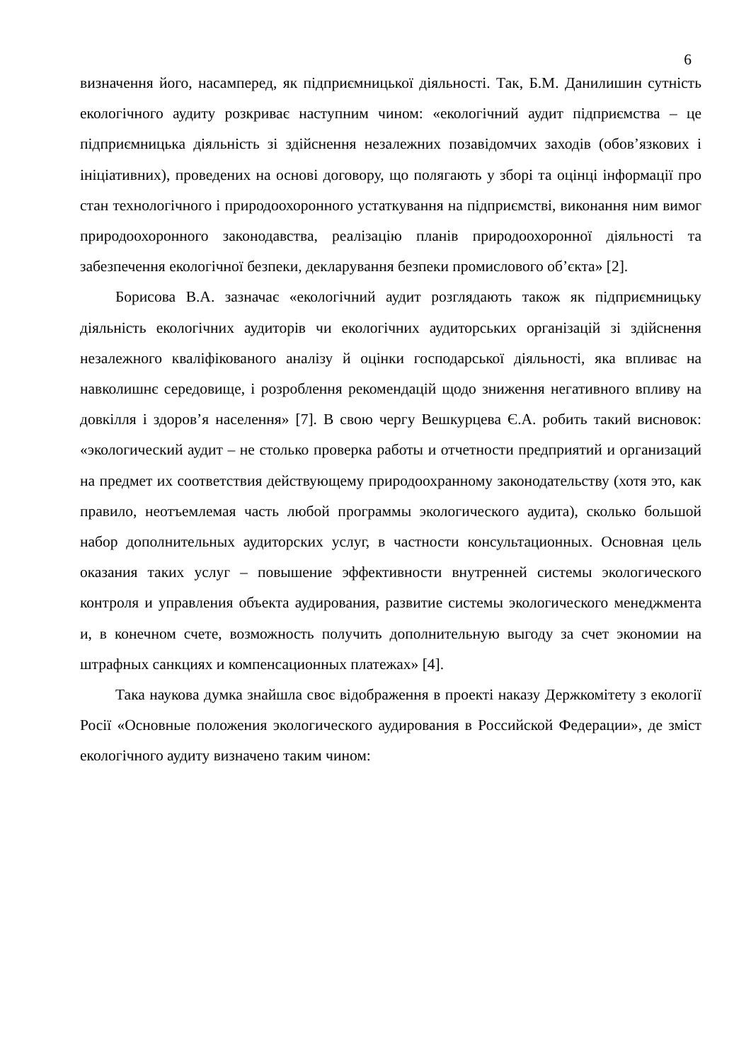6
визначення його, насамперед, як підприємницької діяльності. Так, Б.М. Данилишин сутність екологічного аудиту розкриває наступним чином: «екологічний аудит підприємства – це підприємницька діяльність зі здійснення незалежних позавідомчих заходів (обов’язкових і ініціативних), проведених на основі договору, що полягають у зборі та оцінці інформації про стан технологічного і природоохоронного устаткування на підприємстві, виконання ним вимог природоохоронного законодавства, реалізацію планів природоохоронної діяльності та забезпечення екологічної безпеки, декларування безпеки промислового об’єкта» [2].
Борисова В.А. зазначає «екологічний аудит розглядають також як підприємницьку діяльність екологічних аудиторів чи екологічних аудиторських організацій зі здійснення незалежного кваліфікованого аналізу й оцінки господарської діяльності, яка впливає на навколишнє середовище, і розроблення рекомендацій щодо зниження негативного впливу на довкілля і здоров’я населення» [7]. В свою чергу Вешкурцева Є.А. робить такий висновок: «экологический аудит – не столько проверка работы и отчетности предприятий и организаций на предмет их соответствия действующему природоохранному законодательству (хотя это, как правило, неотъемлемая часть любой программы экологического аудита), сколько большой набор дополнительных аудиторских услуг, в частности консультационных. Основная цель оказания таких услуг – повышение эффективности внутренней системы экологического контроля и управления объекта аудирования, развитие системы экологического менеджмента и, в конечном счете, возможность получить дополнительную выгоду за счет экономии на штрафных санкциях и компенсационных платежах» [4].
Така наукова думка знайшла своє відображення в проекті наказу Держкомітету з екології Росії «Основные положения экологического аудирования в Российской Федерации», де зміст екологічного аудиту визначено таким чином: